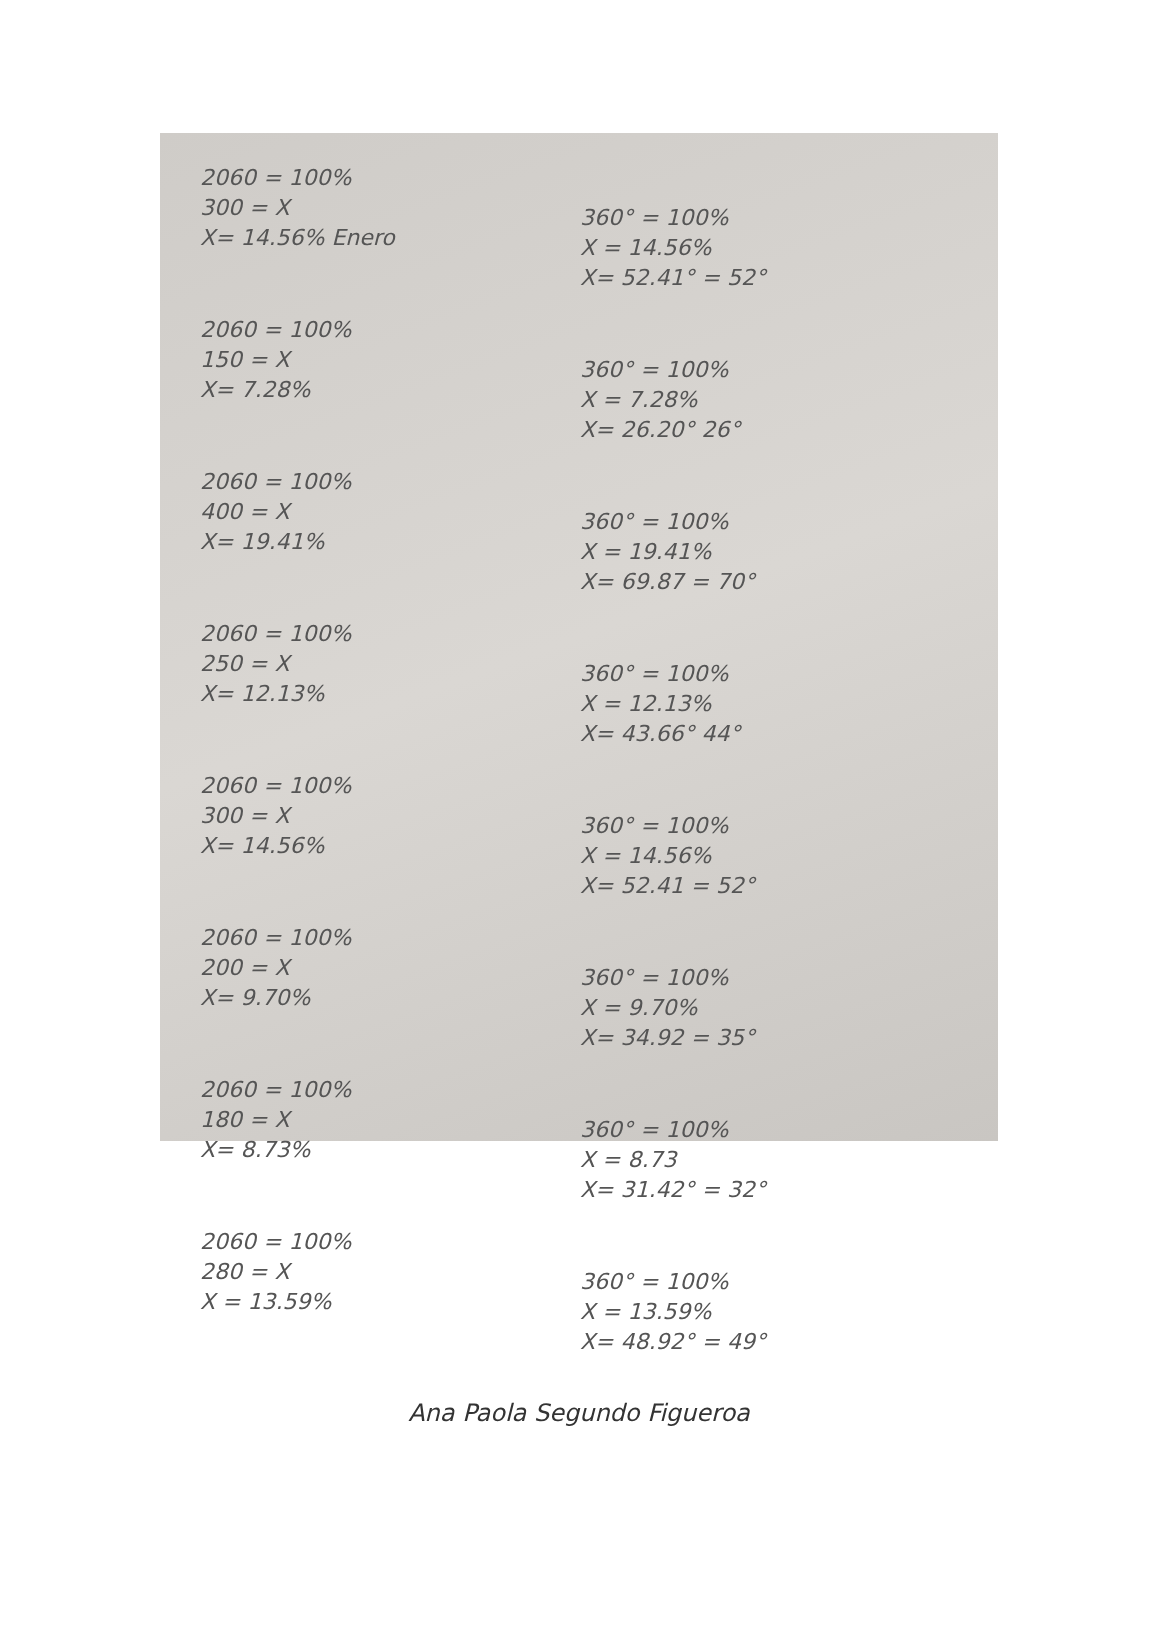2060 = 100%
300 = X
X= 14.56% Enero
2060 = 100%
150 = X
X= 7.28%
2060 = 100%
400 = X
X= 19.41%
2060 = 100%
250 = X
X= 12.13%
2060 = 100%
300 = X
X= 14.56%
2060 = 100%
200 = X
X= 9.70%
2060 = 100%
180 = X
X= 8.73%
2060 = 100%
280 = X
X = 13.59%
360° = 100%
X = 14.56%
X= 52.41° = 52°
360° = 100%
X = 7.28%
X= 26.20° 26°
360° = 100%
X = 19.41%
X= 69.87 = 70°
360° = 100%
X = 12.13%
X= 43.66° 44°
360° = 100%
X = 14.56%
X= 52.41 = 52°
360° = 100%
X = 9.70%
X= 34.92 = 35°
360° = 100%
X = 8.73
X= 31.42° = 32°
360° = 100%
X = 13.59%
X= 48.92° = 49°
Ana Paola Segundo Figueroa